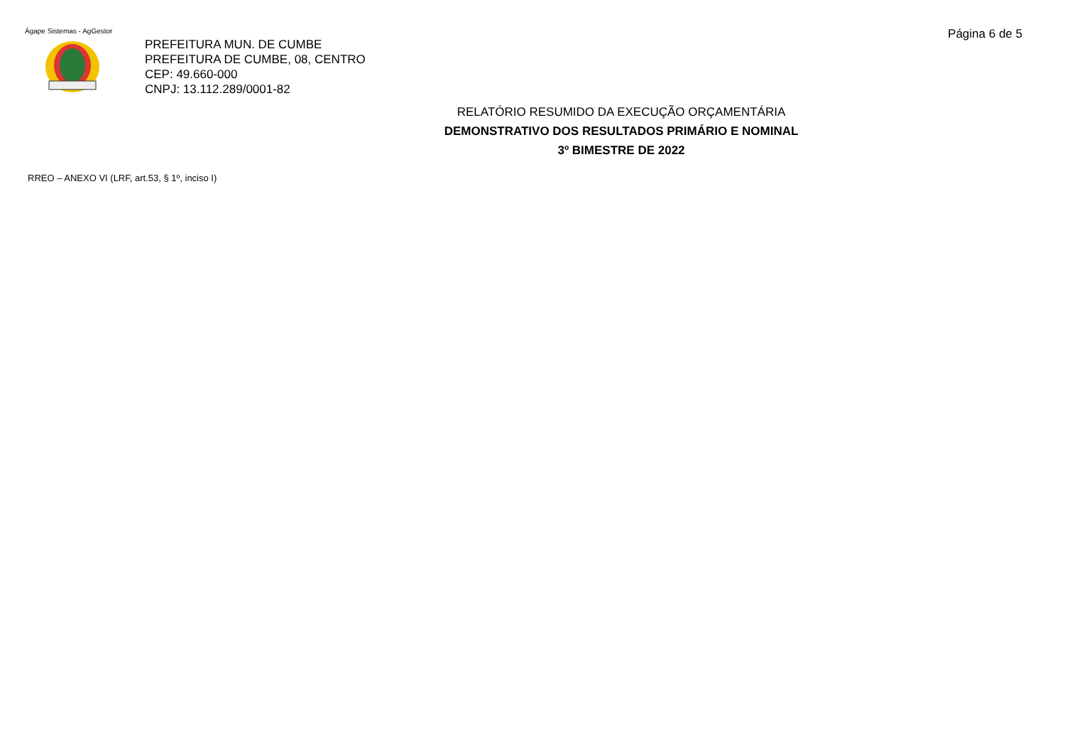Ágape Sistemas - AgGestor Página 6 de 5
PREFEITURA MUN. DE CUMBE
PREFEITURA DE CUMBE, 08, CENTRO
CEP: 49.660-000
CNPJ: 13.112.289/0001-82
RELATÓRIO RESUMIDO DA EXECUÇÃO ORÇAMENTÁRIA
DEMONSTRATIVO DOS RESULTADOS PRIMÁRIO E NOMINAL
3º BIMESTRE DE 2022
RREO – ANEXO VI (LRF, art.53, § 1º, inciso I)